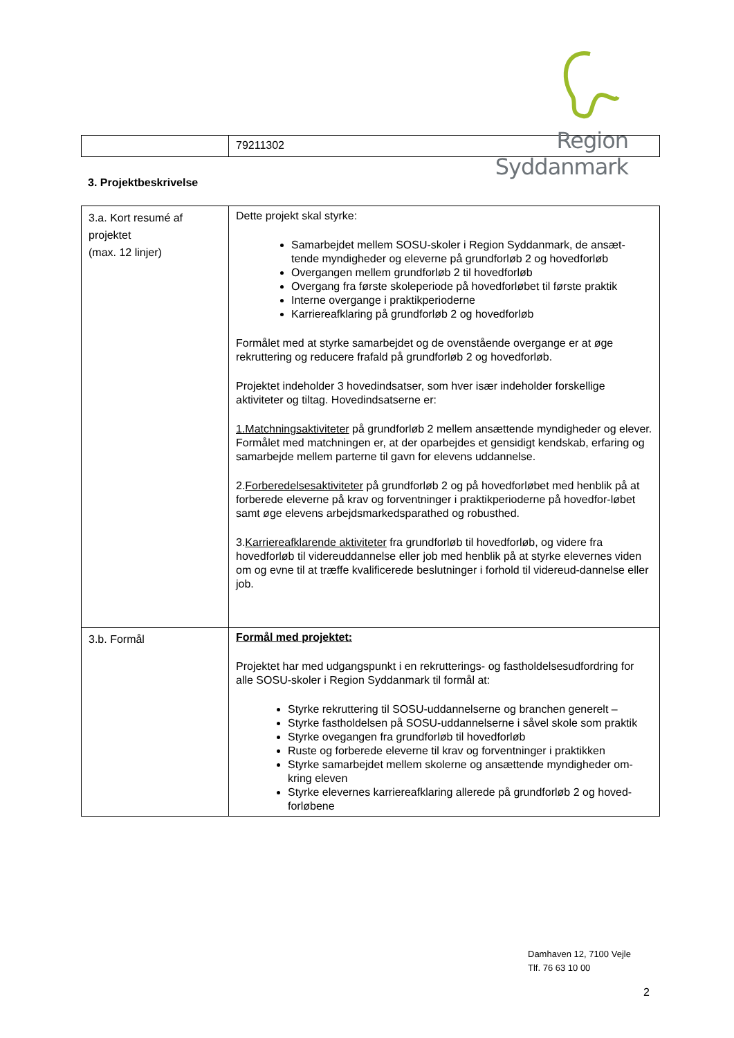Region Syddanmark
| | 79211302 |
3. Projektbeskrivelse
| 3.a. Kort resumé af projektet (max. 12 linjer) | Dette projekt skal styrke: Samarbejdet mellem SOSU-skoler i Region Syddanmark, de ansæt-tende myndigheder og eleverne på grundforløb 2 og hovedforløb Overgangen mellem grundforløb 2 til hovedforløb Overgang fra første skoleperiode på hovedforløbet til første praktik Interne overgange i praktikperioderne Karriereafklaring på grundforløb 2 og hovedforløb Formålet med at styrke samarbejdet og de ovenstående overgange er at øge rekruttering og reducere frafald på grundforløb 2 og hovedforløb. Projektet indeholder 3 hovedindsatser, som hver især indeholder forskellige aktiviteter og tiltag. Hovedindsatserne er: 1.Matchningsaktiviteter på grundforløb 2 mellem ansættende myndigheder og elever. Formålet med matchningen er, at der oparbejdes et gensidigt kendskab, erfaring og samarbejde mellem parterne til gavn for elevens uddannelse. 2. Forberedelsesaktiviteter på grundforløb 2 og på hovedforløbet med henblik på at forberede eleverne på krav og forventninger i praktikperioderne på hovedfor-løbet samt øge elevens arbejdsmarkedsparathed og robusthed. 3. Karriereafklarende aktiviteter fra grundforløb til hovedforløb, og videre fra hovedforløb til videreuddannelse eller job med henblik på at styrke elevernes viden om og evne til at træffe kvalificerede beslutninger i forhold til videreud-dannelse eller job. |
| 3.b. Formål | Formål med projektet: Projektet har med udgangspunkt i en rekrutterings- og fastholdelsesudfordring for alle SOSU-skoler i Region Syddanmark til formål at: Styrke rekruttering til SOSU-uddannelserne og branchen generelt – Styrke fastholdelsen på SOSU-uddannelserne i såvel skole som praktik Styrke ovegangen fra grundforløb til hovedforløb Ruste og forberede eleverne til krav og forventninger i praktikken Styrke samarbejdet mellem skolerne og ansættende myndigheder om-kring eleven Styrke elevernes karriereafklaring allerede på grundforløb 2 og hoved-forløbene |
Damhaven 12, 7100 Vejle
Tlf. 76 63 10 00
2